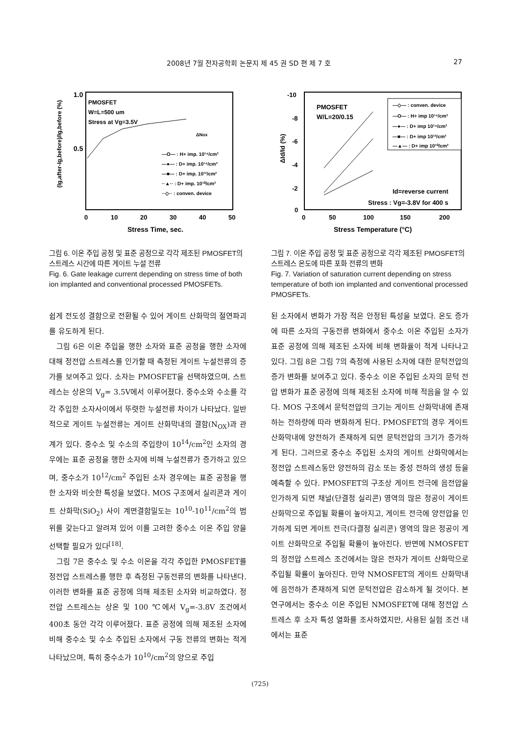2008년 7월 전자공학회 논문지 제 45 권 SD 편 제 7 호 27
1.0
0.5
PMOSFET
W=L=500 um
Stress at Vg=3.5V
ΔNox
—O— : H+ imp. 10¹⁴/cm²
—●— : D+ imp. 10¹⁴/cm²
—■— : D+ imp. 10¹²/cm²
··▲·· : D+ imp. 10¹⁰/cm²
··◇·· : conven. device
0
10
20
30
40
50
Stress Time, sec.
(Ig,after-Ig,before)/Ig,before (%)
-10
-8
-6
-4
-2
0
PMOSFET
W/L=20/0.15
—◇— : conven. device
—O— : H+ imp 10¹⁴/cm²
—●— : D+ imp 10¹⁴/cm²
—■— : D+ imp 10¹²/cm²
—▲— : D+ imp 10¹⁰/cm²
Id=reverse current
Stress : Vg=-3.8V for 400 s
0
50
100
150
200
Stress Temperature (°C)
ΔId/Id (%)
그림 6. 이온 주입 공정 및 표준 공정으로 각각 제조된 PMOSFET의 스트레스 시간에 따른 게이트 누설 전류
Fig. 6. Gate leakage current depending on stress time of both ion implanted and conventional processed PMOSFETs.
그림 7. 이온 주입 공정 및 표준 공정으로 각각 제조된 PMOSFET의 스트레스 온도에 따른 포화 전류의 변화
Fig. 7. Variation of saturation current depending on stress temperature of both ion implanted and conventional processed PMOSFETs.
쉽게 전도성 결함으로 전환될 수 있어 게이트 산화막의 절연파괴를 유도하게 된다.
그림 6은 이온 주입을 행한 소자와 표준 공정을 행한 소자에 대해 정전압 스트레스를 인가할 때 측정된 게이트 누설전류의 증가를 보여주고 있다. 소자는 PMOSFET을 선택하였으며, 스트레스는 상온의 V<sub>g</sub>= 3.5V에서 이루어졌다. 중수소와 수소를 각각 주입한 소자사이에서 뚜렷한 누설전류 차이가 나타났다. 일반적으로 게이트 누설전류는 게이트 산화막내의 결함(N<sub>OX</sub>)과 관계가 있다. 중수소 및 수소의 주입량이 10<sup>14</sup>/cm<sup>2</sup>인 소자의 경우에는 표준 공정을 행한 소자에 비해 누설전류가 증가하고 있으며, 중수소가 10<sup>12</sup>/cm<sup>2</sup> 주입된 소자 경우에는 표준 공정을 행한 소자와 비슷한 특성을 보였다. MOS 구조에서 실리콘과 게이트 산화막(SiO<sub>2</sub>) 사이 계면결함밀도는 10<sup>10</sup>-10<sup>11</sup>/cm<sup>2</sup>의 범위를 갖는다고 알려져 있어 이를 고려한 중수소 이온 주입 양을 선택할 필요가 있다<sup>[18]</sup>.
그림 7은 중수소 및 수소 이온을 각각 주입한 PMOSFET를 정전압 스트레스를 행한 후 측정된 구동전류의 변화를 나타낸다. 이러한 변화를 표준 공정에 의해 제조된 소자와 비교하였다. 정전압 스트레스는 상온 및 100 ℃에서 V<sub>g</sub>=-3.8V 조건에서 400초 동안 각각 이루어졌다. 표준 공정에 의해 제조된 소자에 비해 중수소 및 수소 주입된 소자에서 구동 전류의 변화는 적게 나타났으며, 특히 중수소가 10<sup>10</sup>/cm<sup>2</sup>의 양으로 주입
된 소자에서 변화가 가장 적은 안정된 특성을 보였다. 온도 증가에 따른 소자의 구동전류 변화에서 중수소 이온 주입된 소자가 표준 공정에 의해 제조된 소자에 비해 변화율이 적게 나타나고 있다. 그림 8은 그림 7의 측정에 사용된 소자에 대한 문턱전압의 증가 변화를 보여주고 있다. 중수소 이온 주입된 소자의 문턱 전압 변화가 표준 공정에 의해 제조된 소자에 비해 적음을 알 수 있다. MOS 구조에서 문턱전압의 크기는 게이트 산화막내에 존재하는 전하량에 따라 변화하게 된다. PMOSFET의 경우 게이트 산화막내에 양전하가 존재하게 되면 문턱전압의 크기가 증가하게 된다. 그러므로 중수소 주입된 소자의 게이트 산화막에서는 정전압 스트레스동안 양전하의 감소 또는 중성 전하의 생성 등을 예측할 수 있다. PMOSFET의 구조상 게이트 전극에 음전압을 인가하게 되면 채널(단결정 실리콘) 영역의 많은 정공이 게이트 산화막으로 주입될 확률이 높아지고, 게이트 전극에 양전압을 인가하게 되면 게이트 전극(다결정 실리콘) 영역의 많은 정공이 게이트 산화막으로 주입될 확률이 높아진다. 반면에 NMOSFET의 정전압 스트레스 조건에서는 많은 전자가 게이트 산화막으로 주입될 확률이 높아진다. 만약 NMOSFET의 게이트 산화막내에 음전하가 존재하게 되면 문턱전압은 감소하게 될 것이다. 본 연구에서는 중수소 이온 주입된 NMOSFET에 대해 정전압 스트레스 후 소자 특성 열화를 조사하였지만, 사용된 실험 조건 내에서는 표준
(725)